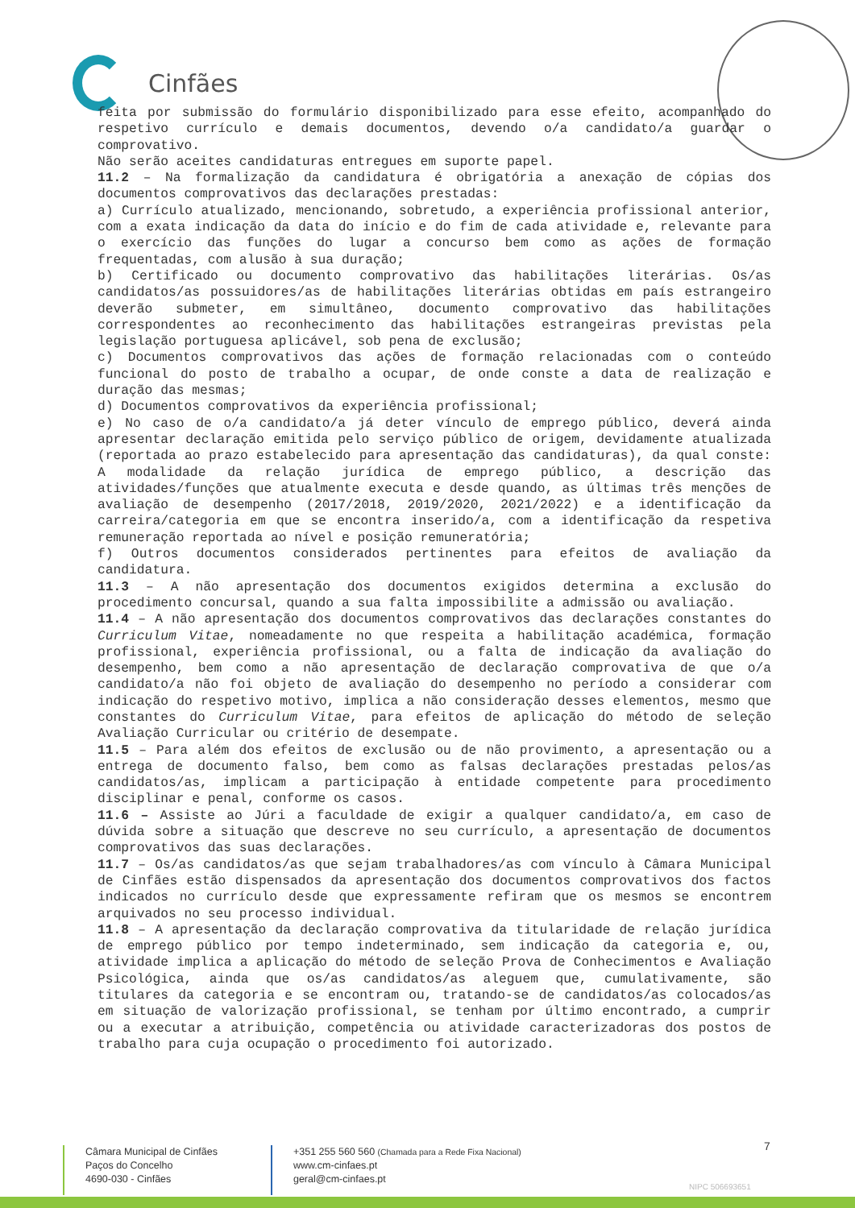Cinfães
feita por submissão do formulário disponibilizado para esse efeito, acompanhado do respetivo currículo e demais documentos, devendo o/a candidato/a guardar o comprovativo.
Não serão aceites candidaturas entregues em suporte papel.
11.2 – Na formalização da candidatura é obrigatória a anexação de cópias dos documentos comprovativos das declarações prestadas:
a) Currículo atualizado, mencionando, sobretudo, a experiência profissional anterior, com a exata indicação da data do início e do fim de cada atividade e, relevante para o exercício das funções do lugar a concurso bem como as ações de formação frequentadas, com alusão à sua duração;
b) Certificado ou documento comprovativo das habilitações literárias. Os/as candidatos/as possuidores/as de habilitações literárias obtidas em país estrangeiro deverão submeter, em simultâneo, documento comprovativo das habilitações correspondentes ao reconhecimento das habilitações estrangeiras previstas pela legislação portuguesa aplicável, sob pena de exclusão;
c) Documentos comprovativos das ações de formação relacionadas com o conteúdo funcional do posto de trabalho a ocupar, de onde conste a data de realização e duração das mesmas;
d) Documentos comprovativos da experiência profissional;
e) No caso de o/a candidato/a já deter vínculo de emprego público, deverá ainda apresentar declaração emitida pelo serviço público de origem, devidamente atualizada (reportada ao prazo estabelecido para apresentação das candidaturas), da qual conste: A modalidade da relação jurídica de emprego público, a descrição das atividades/funções que atualmente executa e desde quando, as últimas três menções de avaliação de desempenho (2017/2018, 2019/2020, 2021/2022) e a identificação da carreira/categoria em que se encontra inserido/a, com a identificação da respetiva remuneração reportada ao nível e posição remuneratória;
f) Outros documentos considerados pertinentes para efeitos de avaliação da candidatura.
11.3 – A não apresentação dos documentos exigidos determina a exclusão do procedimento concursal, quando a sua falta impossibilite a admissão ou avaliação.
11.4 – A não apresentação dos documentos comprovativos das declarações constantes do Curriculum Vitae, nomeadamente no que respeita a habilitação académica, formação profissional, experiência profissional, ou a falta de indicação da avaliação do desempenho, bem como a não apresentação de declaração comprovativa de que o/a candidato/a não foi objeto de avaliação do desempenho no período a considerar com indicação do respetivo motivo, implica a não consideração desses elementos, mesmo que constantes do Curriculum Vitae, para efeitos de aplicação do método de seleção Avaliação Curricular ou critério de desempate.
11.5 – Para além dos efeitos de exclusão ou de não provimento, a apresentação ou a entrega de documento falso, bem como as falsas declarações prestadas pelos/as candidatos/as, implicam a participação à entidade competente para procedimento disciplinar e penal, conforme os casos.
11.6 – Assiste ao Júri a faculdade de exigir a qualquer candidato/a, em caso de dúvida sobre a situação que descreve no seu currículo, a apresentação de documentos comprovativos das suas declarações.
11.7 – Os/as candidatos/as que sejam trabalhadores/as com vínculo à Câmara Municipal de Cinfães estão dispensados da apresentação dos documentos comprovativos dos factos indicados no currículo desde que expressamente refiram que os mesmos se encontrem arquivados no seu processo individual.
11.8 – A apresentação da declaração comprovativa da titularidade de relação jurídica de emprego público por tempo indeterminado, sem indicação da categoria e, ou, atividade implica a aplicação do método de seleção Prova de Conhecimentos e Avaliação Psicológica, ainda que os/as candidatos/as aleguem que, cumulativamente, são titulares da categoria e se encontram ou, tratando-se de candidatos/as colocados/as em situação de valorização profissional, se tenham por último encontrado, a cumprir ou a executar a atribuição, competência ou atividade caracterizadoras dos postos de trabalho para cuja ocupação o procedimento foi autorizado.
7
Câmara Municipal de Cinfães
Paços do Concelho
4690-030 - Cinfães
+351 255 560 560 (Chamada para a Rede Fixa Nacional)
www.cm-cinfaes.pt
geral@cm-cinfaes.pt
NIPC 506693651